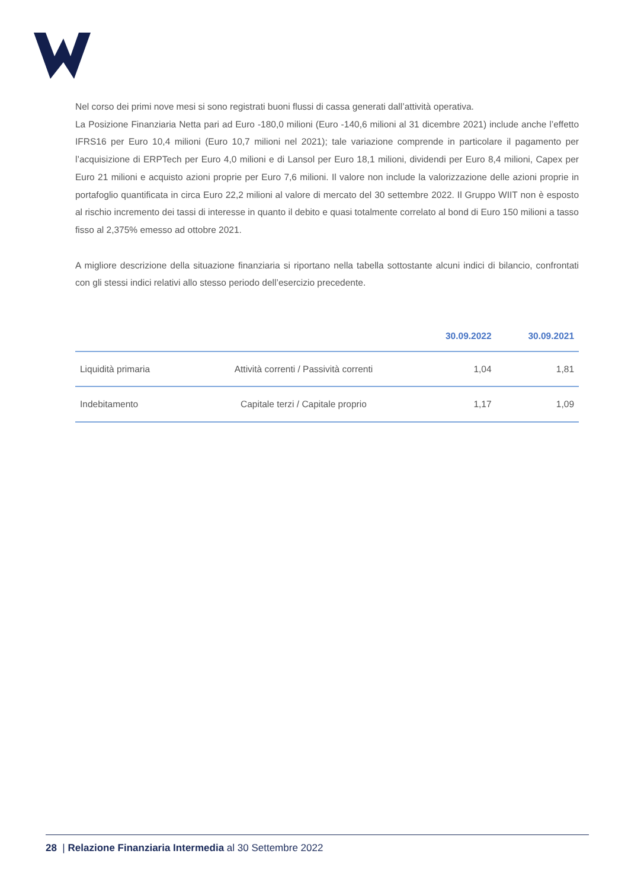Nel corso dei primi nove mesi si sono registrati buoni flussi di cassa generati dall’attività operativa.
La Posizione Finanziaria Netta pari ad Euro -180,0 milioni (Euro -140,6 milioni al 31 dicembre 2021) include anche l’effetto IFRS16 per Euro 10,4 milioni (Euro 10,7 milioni nel 2021); tale variazione comprende in particolare il pagamento per l’acquisizione di ERPTech per Euro 4,0 milioni e di Lansol per Euro 18,1 milioni, dividendi per Euro 8,4 milioni, Capex per Euro 21 milioni e acquisto azioni proprie per Euro 7,6 milioni. Il valore non include la valorizzazione delle azioni proprie in portafoglio quantificata in circa Euro 22,2 milioni al valore di mercato del 30 settembre 2022. Il Gruppo WIIT non è esposto al rischio incremento dei tassi di interesse in quanto il debito e quasi totalmente correlato al bond di Euro 150 milioni a tasso fisso al 2,375% emesso ad ottobre 2021.
A migliore descrizione della situazione finanziaria si riportano nella tabella sottostante alcuni indici di bilancio, confrontati con gli stessi indici relativi allo stesso periodo dell’esercizio precedente.
| | | 30.09.2022 | 30.09.2021 |
| --- | --- | --- | --- |
| Liquidità primaria | Attività correnti / Passività correnti | 1,04 | 1,81 |
| Indebitamento | Capitale terzi / Capitale proprio | 1,17 | 1,09 |
28 | Relazione Finanziaria Intermedia al 30 Settembre 2022